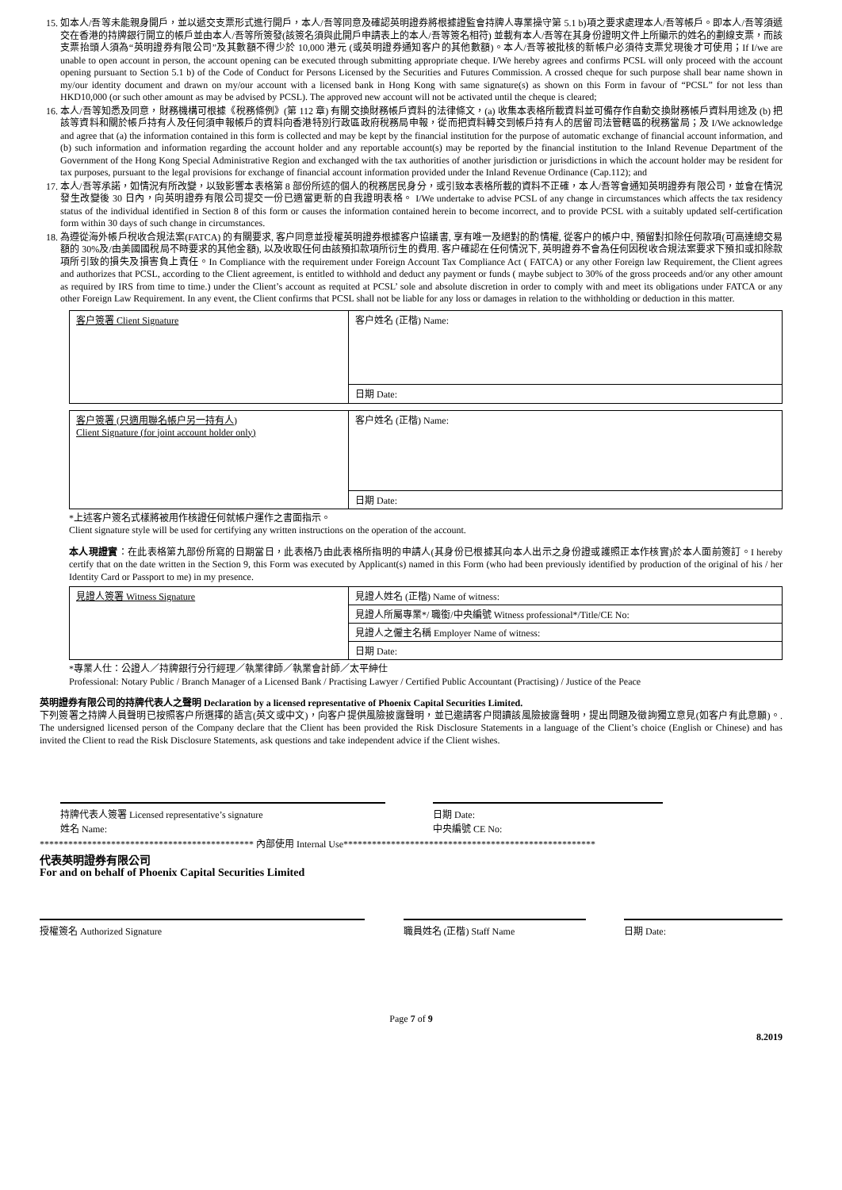15. 如本人/吾等未能親身開戶，並以遞交支票形式進行開戶，本人/吾等同意及確認英明證券將根據證監會持牌人專業操守第 5.1 b)項之要求處理本人/吾等帳戶。即本人/吾等須遞交在香港的持牌銀行開立的帳戶並由本人/吾等所簽發(該簽名須與此開戶申請表上的本人/吾等簽名相符) 並載有本人/吾等在其身份證明文件上所顯示的姓名的劃線支票，而該支票抬頭人須為“英明證券有限公司”及其數額不得少於 10,000 港元 (或英明證券通知客户的其他數額)。本人/吾等被批核的新帳户必須待支票兌現後才可使用；If I/we are unable to open account in person, the account opening can be executed through submitting appropriate cheque. I/We hereby agrees and confirms PCSL will only proceed with the account opening pursuant to Section 5.1 b) of the Code of Conduct for Persons Licensed by the Securities and Futures Commission. A crossed cheque for such purpose shall bear name shown in my/our identity document and drawn on my/our account with a licensed bank in Hong Kong with same signature(s) as shown on this Form in favour of “PCSL” for not less than HKD10,000 (or such other amount as may be advised by PCSL). The approved new account will not be activated until the cheque is cleared;
16. 本人/吾等知悉及同意，財務機構可根據《稅務條例》(第 112 章) 有關交換財務帳戶資料的法律條文，(a) 收集本表格所載資料並可備存作自動交換財務帳戶資料用途及 (b) 把該等資料和關於帳戶持有人及任何須申報帳戶的資料向香港特別行政區政府稅務局申報，從而把資料轉交到帳戶持有人的居留司法管轄區的稅務當局；及 I/We acknowledge and agree that (a) the information contained in this form is collected and may be kept by the financial institution for the purpose of automatic exchange of financial account information, and (b) such information and information regarding the account holder and any reportable account(s) may be reported by the financial institution to the Inland Revenue Department of the Government of the Hong Kong Special Administrative Region and exchanged with the tax authorities of another jurisdiction or jurisdictions in which the account holder may be resident for tax purposes, pursuant to the legal provisions for exchange of financial account information provided under the Inland Revenue Ordinance (Cap.112); and
17. 本人/吾等承諾，如情況有所改變，以致影響本表格第 8 部份所述的個人的稅務居民身分，或引致本表格所載的資料不正確，本人/吾等會通知英明證券有限公司，並會在情況發生改變後 30 日內，向英明證券有限公司提交一份已適當更新的自我證明表格。 I/We undertake to advise PCSL of any change in circumstances which affects the tax residency status of the individual identified in Section 8 of this form or causes the information contained herein to become incorrect, and to provide PCSL with a suitably updated self-certification form within 30 days of such change in circumstances.
18. 為遵從海外帳戶稅收合規法案(FATCA) 的有關要求, 客户同意並授權英明證券根據客户協議書, 享有唯一及絕對的酌情權, 從客户的帳户中, 預留對扣除任何款項(可高達總交易額的 30%及/由美國國稅局不時要求的其他金額), 以及收取任何由該預扣款項所衍生的費用. 客户確認在任何情況下, 英明證券不會為任何因稅收合規法案要求下預扣或扣除款項所引致的損失及損害負上責任。In Compliance with the requirement under Foreign Account Tax Compliance Act ( FATCA) or any other Foreign law Requirement, the Client agrees and authorizes that PCSL, according to the Client agreement, is entitled to withhold and deduct any payment or funds ( maybe subject to 30% of the gross proceeds and/or any other amount as required by IRS from time to time.) under the Client’s account as requited at PCSL’ sole and absolute discretion in order to comply with and meet its obligations under FATCA or any other Foreign Law Requirement. In any event, the Client confirms that PCSL shall not be liable for any loss or damages in relation to the withholding or deduction in this matter.
| 客户簽署 Client Signature | 客户姓名 (正楷) Name: |
| | 日期 Date: |
| 客户簽署 (只適用聯名帳户另一持有人) Client Signature (for joint account holder only) | 客户姓名 (正楷) Name: |
| | 日期 Date: |
*上述客户簽名式樣將被用作核證任何就帳户運作之書面指示。
Client signature style will be used for certifying any written instructions on the operation of the account.
本人現證實：在此表格第九部份所寫的日期當日，此表格乃由此表格所指明的申請人(其身份已根據其向本人出示之身份證或護照正本作核實)於本人面前簽訂。I hereby certify that on the date written in the Section 9, this Form was executed by Applicant(s) named in this Form (who had been previously identified by production of the original of his / her Identity Card or Passport to me) in my presence.
| 見證人簽署 Witness Signature | 見證人姓名 (正楷) Name of witness: |
| | 見證人所屬專業*/ 職銜/中央編號 Witness professional*/Title/CE No: |
| | 見證人之僱主名稱 Employer Name of witness: |
| | 日期 Date: |
*專業人仕：公證人／持牌銀行分行經理／執業律師／執業會計師／太平紳仕
Professional: Notary Public / Branch Manager of a Licensed Bank / Practising Lawyer / Certified Public Accountant (Practising) / Justice of the Peace
英明證券有限公司的持牌代表人之聲明 Declaration by a licensed representative of Phoenix Capital Securities Limited.
下列簽署之持牌人員聲明已按照客户所選擇的語言(英文或中文)，向客户提供風險披露聲明，並已邀請客户閱讀該風險披露聲明，提出問題及徵詢獨立意見(如客户有此意願)。. The undersigned licensed person of the Company declare that the Client has been provided the Risk Disclosure Statements in a language of the Client’s choice (English or Chinese) and has invited the Client to read the Risk Disclosure Statements, ask questions and take independent advice if the Client wishes.
持牌代表人簽署 Licensed representative’s signature
姓名 Name:
日期 Date:
中央編號 CE No:
********************************************* 內部使用 Internal Use*****************************************************
代表英明證券有限公司
For and on behalf of Phoenix Capital Securities Limited
授權簽名 Authorized Signature 職員姓名 (正楷) Staff Name 日期 Date:
Page 7 of 9
8.2019